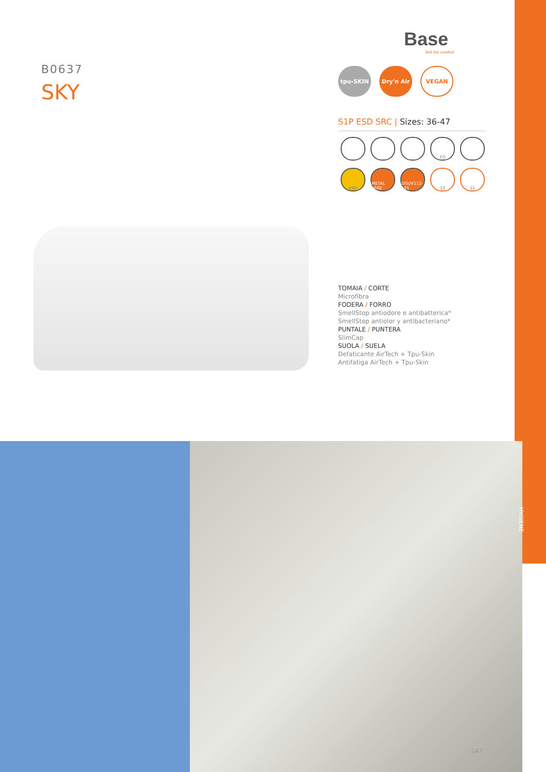Base
feel the comfort
B0637
SKY
tpu-SKIN Dry'n Air
VEGAN
S1P ESD SRC | Sizes: 36-47
FO
ESD
METAL FREE
DGUV112-191
10
11
TOMAIA / CORTE
Microfibra
FODERA / FORRO
SmellStop antiodore e antibatterica*
SmellStop antiolor y antibacteriano*
PUNTALE / PUNTERA
SlimCap
SUOLA / SUELA
Defaticante AirTech + Tpu-Skin
Antifatiga AirTech + Tpu-Skin
HYGIENE
147